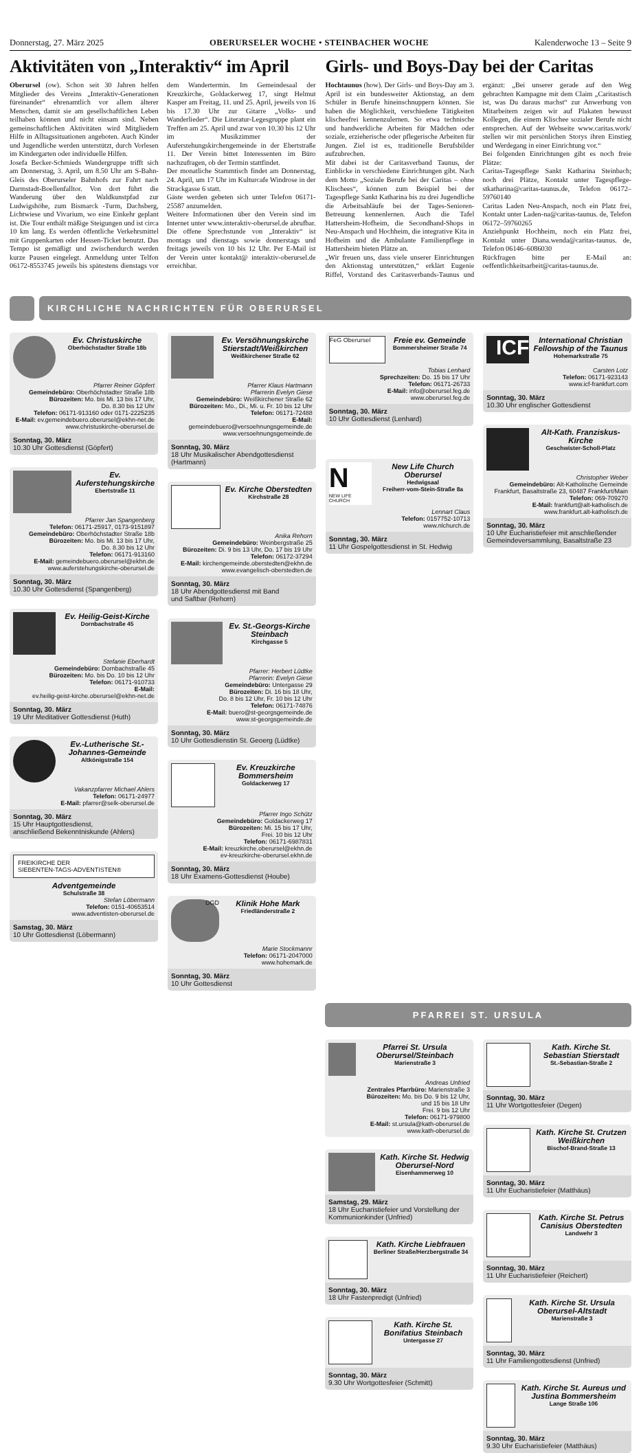Donnerstag, 27. März 2025 OBERURSELER WOCHE • STEINBACHER WOCHE Kalenderwoche 13 – Seite 9
Aktivitäten von „Interaktiv“ im April
Oberursel (ow). Schon seit 30 Jahren helfen Mitglieder des Vereins „Interaktiv-Generationen füreinander“ ehrenamtlich vor allem älterer Menschen, damit sie am gesellschaftlichen Leben teilhaben können und nicht einsam sind. Neben gemeinschaftlichen Aktivitäten wird Mitgliedern Hilfe in Alltagssituationen angeboten. Auch Kinder und Jugendliche werden unterstützt, durch Vorlesen im Kindergarten oder individuelle Hilfen.
Josefa Becker-Schmieds Wandergruppe trifft sich am Donnerstag, 3. April, um 8.50 Uhr am S-Bahn-Gleis des Oberurseler Bahnhofs zur Fahrt nach Darmstadt-Boellenfalltor. Von dort führt die Wanderung über den Waldkunstpfad zur Ludwigshöhe, zum Bismarck -Turm, Dachsberg, Lichtwiese und Vivarium, wo eine Einkehr geplant ist. Die Tour enthält mäßige Steigungen und ist circa 10 km lang. Es werden öffentliche Verkehrsmittel mit Gruppenkarten oder Hessen-Ticket benutzt. Das Tempo ist gemäßigt und zwischendurch werden kurze Pausen eingelegt. Anmeldung unter Telfon 06172-8553745 jeweils bis spätestens dienstags vor dem Wandertermin. Im Gemeindesaal der Kreuzkirche, Goldackerweg 17, singt Helmut Kasper am Freitag, 11. und 25. April, jeweils von 16 bis 17.30 Uhr zur Gitarre „Volks- und Wanderlieder“. Die Literatur-Legesgruppe plant ein Treffen am 25. April und zwar von 10.30 bis 12 Uhr im Musikzimmer der Auferstehungskirchengemeinde in der Ebertstraße 11. Der Verein bittet Interessenten im Büro nachzufragen, ob der Termin stattfindet.
Der monatliche Stammtisch findet am Donnerstag, 24. April, um 17 Uhr im Kulturcafe Windrose in der Strackgasse 6 statt.
Gäste werden gebeten sich unter Telefon 06171-25587 anzumelden.
Weitere Informationen über den Verein sind im Internet unter www.interaktiv-oberursel.de abrufbar. Die offene Sprechstunde von „Interaktiv“ ist montags und dienstags sowie donnerstags und freitags jeweils von 10 bis 12 Uhr. Per E-Mail ist der Verein unter kontakt@ interaktiv-oberursel.de erreichbar.
Girls- und Boys-Day bei der Caritas
Hochtaunus (how). Der Girls- und Boys-Day am 3. April ist ein bundesweiter Aktionstag, an dem Schüler in Berufe hineinschnuppern können. Sie haben die Möglichkeit, verschiedene Tätigkeiten klischeefrei kennenzulernen. So etwa technische und handwerkliche Arbeiten für Mädchen oder soziale, erzieherische oder pflegerische Arbeiten für Jungen. Ziel ist es, traditionelle Berufsbilder aufzubrechen.
Mit dabei ist der Caritasverband Taunus, der Einblicke in verschiedene Einrichtungen gibt. Nach dem Motto „Soziale Berufe bei der Caritas – ohne Klischees“, können zum Beispiel bei der Tagespflege Sankt Katharina bis zu drei Jugendliche die Arbeitsabläufe bei der Tages-Senioren-Betreuung kennenlernen. Auch die Tafel Hattersheim-Hofheim, die Secondhand-Shops in Neu-Anspach und Hochheim, die integrative Kita in Hofheim und die Ambulante Familienpflege in Hattersheim bieten Plätze an.
„Wir freuen uns, dass viele unserer Einrichtungen den Aktionstag unterstützen,“ erklärt Eugenie Riffel, Vorstand des Caritasverbands-Taunus und ergänzt: „Bei unserer gerade auf den Weg gebrachten Kampagne mit dem Claim „Caritastisch ist, was Du daraus machst“ zur Anwerbung von Mitarbeitern zeigen wir auf Plakaten bewusst Kollegen, die einem Klischee sozialer Berufe nicht entsprechen. Auf der Webseite www.caritas.work/ stellen wir mit persönlichen Storys ihren Einstieg und Werdegang in einer Einrichtung vor.“
Bei folgenden Einrichtungen gibt es noch freie Plätze:
Caritas-Tagespflege Sankt Katharina Steinbach; noch drei Plätze, Kontakt unter Tagespflege-stkatharina@caritas-taunus.de, Telefon 06172–59760140
Caritas Laden Neu-Anspach, noch ein Platz frei, Kontakt unter Laden-na@caritas-taunus. de, Telefon 06172–59760265
Anziehpunkt Hochheim, noch ein Platz frei, Kontakt unter Diana.wenda@caritas-taunus. de, Telefon 06146–6086030
Rückfragen bitte per E-Mail an: oeffentlichkeitsarbeit@caritas-taunus.de.
KIRCHLICHE NACHRICHTEN FÜR OBERURSEL
Ev. Christuskirche
Oberhöchstadter Straße 18b
Pfarrer Reiner Göpfert
Gemeindebüro: Oberhöchstadter Straße 18b
Bürozeiten: Mo. bis Mi. 13 bis 17 Uhr,
Do. 8.30 bis 12 Uhr
Telefon: 06171-913160 oder 0171-2225235
E-Mail: ev.gemeindebuero.oberursel@ekhn-net.de
www.christuskirche-oberursel.de
Sonntag, 30. März
10.30 Uhr Gottesdienst (Göpfert)
Ev. Auferstehungskirche
Ebertstraße 11
Pfarrer Jan Spangenberg
Telefon: 06171-25917, 0173-9151897
Gemeindebüro: Oberhöchstadter Straße 18b
Bürozeiten: Mo. bis Mi. 13 bis 17 Uhr,
Do. 8.30 bis 12 Uhr
Telefon: 06171-913160
E-Mail: gemeindebuero.oberursel@ekhn.de
www.auferstehungskirche-oberursel.de
Sonntag, 30. März
10.30 Uhr Gottesdienst (Spangenberg)
Ev. Heilig-Geist-Kirche
Dornbachstraße 45
Stefanie Eberhardt
Gemeindebüro: Dornbachstraße 45
Bürozeiten: Mo. bis Do. 10 bis 12 Uhr
Telefon: 06171-910733
E-Mail:
ev.heilig-geist-kirche.oberursel@ekhn-net.de
Sonntag, 30. März
19 Uhr Meditativer Gottesdienst (Huth)
Ev.-Lutherische St.-Johannes-Gemeinde
Altkönigstraße 154
Vakanzpfarrer Michael Ahlers
Telefon: 06171-24977
E-Mail: pfarrer@selk-oberursel.de
Sonntag, 30. März
15 Uhr Hauptgottesdienst,
anschließend Bekenntniskunde (Ahlers)
FREIKIRCHE DER
SIEBENTEN-TAGS-ADVENTISTEN®
Adventgemeinde
Schulstraße 38
Stefan Löbermann
Telefon: 0151-40653514
www.adventisten-oberursel.de
Samstag, 30. März
10 Uhr Gottesdienst (Löbermann)
Ev. Versöhnungskirche Stierstadt/Weißkirchen
Weißkirchener Straße 62
Pfarrer Klaus Hartmann
Pfarrerin Evelyn Giese
Gemeindebüro: Weißkirchener Straße 62
Bürozeiten: Mo., Di., Mi. u. Fr. 10 bis 12 Uhr
Telefon: 06171-72488
E-Mail: gemeindebuero@versoehnungsgemeinde.de
www.versoehnungsgemeinde.de
Sonntag, 30. März
18 Uhr Musikalischer Abendgottesdienst (Hartmann)
Ev. Kirche Oberstedten
Kirchstraße 28
Anika Rehorn
Gemeindebüro: Weinbergstraße 25
Bürozeiten: Di. 9 bis 13 Uhr, Do. 17 bis 19 Uhr
Telefon: 06172-37294
E-Mail: kirchengemeinde.oberstedten@ekhn.de
www.evangelisch-oberstedten.de
Sonntag, 30. März
18 Uhr Abendgottesdienst mit Band
und Saftbar (Rehorn)
Ev. St.-Georgs-Kirche Steinbach
Kirchgasse 5
Pfarrer: Herbert Lüdtke
Pfarrerin: Evelyn Giese
Gemeindebüro: Untergasse 29
Bürozeiten: Di. 16 bis 18 Uhr,
Do. 8 bis 12 Uhr, Fr. 10 bis 12 Uhr
Telefon: 06171-74876
E-Mail: buero@st-georgsgemeinde.de
www.st-georgsgemeinde.de
Sonntag, 30. März
10 Uhr Gottesdienstin St. Geoerg (Lüdtke)
Ev. Kreuzkirche Bommersheim
Goldackerweg 17
Pfarrer Ingo Schütz
Gemeindebüro: Goldackerweg 17
Bürozeiten: Mi. 15 bis 17 Uhr,
Frei. 10 bis 12 Uhr
Telefon: 06171-6987831
E-Mail: kreuzkirche.oberursel@ekhn.de
ev-kreuzkirche-oberursel.ekhn.de
Sonntag, 30. März
18 Uhr Examens-Gottesdienst (Hoube)
DGD
Klinik Hohe Mark
Friedländerstraße 2
Marie Stockmannr
Telefon: 06171-2047000
www.hohemark.de
Sonntag, 30. März
10 Uhr Gottesdienst
FeG Oberursel
Freie ev. Gemeinde
Bommersheimer Straße 74
Tobias Lenhard
Sprechzeiten: Do. 15 bis 17 Uhr
Telefon: 06171-26733
E-Mail: info@oberursel.feg.de
www.oberursel.feg.de
Sonntag, 30. März
10 Uhr Gottesdienst (Lenhard)
N
NEW LIFE CHURCH
New Life Church Oberursel
Hedwigsaal
Freiherr-vom-Stein-Straße 8a
Lennart Claus
Telefon: 0157752-10713
www.nlchurch.de
Sonntag, 30. März
11 Uhr Gospelgottesdienst in St. Hedwig
ICF
International Christian Fellowship of the Taunus
Hohemarkstraße 75
Carsten Lotz
Telefon: 06171-923143
www.icf-frankfurt.com
Sonntag, 30. März
10.30 Uhr englischer Gottesdienst
Alt-Kath. Franziskus-Kirche
Geschwister-Scholl-Platz
Christopher Weber
Gemeindebüro: Alt-Katholische Gemeinde
Frankfurt, Basaltstraße 23, 60487 Frankfurt/Main
Telefon: 069-709270
E-Mail: frankfurt@alt-katholisch.de
www.frankfurt.alt-katholisch.de
Sonntag, 30. März
10 Uhr Eucharistiefeier mit anschließender Gemeindeversammlung, Basaltstraße 23
PFARREI ST. URSULA
Pfarrei St. Ursula Oberursel/Steinbach
Marienstraße 3
Andreas Unfried
Zentrales Pfarrbüro: Marienstraße 3
Bürozeiten: Mo. bis Do. 9 bis 12 Uhr,
und 15 bis 18 Uhr
Frei. 9 bis 12 Uhr
Telefon: 06171-979800
E-Mail: st.ursula@kath-oberursel.de
www.kath-oberursel.de
Kath. Kirche St. Hedwig Oberursel-Nord
Eisenhammerweg 10
Samstag, 29. März
18 Uhr Eucharistiefeier und Vorstellung der Kommunionkinder (Unfried)
Kath. Kirche Liebfrauen
Berliner Straße/Herzbergstraße 34
Sonntag, 30. März
18 Uhr Fastenpredigt (Unfried)
Kath. Kirche St. Bonifatius Steinbach
Untergasse 27
Sonntag, 30. März
9.30 Uhr Wortgottesfeier (Schmitt)
Kath. Kirche St. Sebastian Stierstadt
St.-Sebastian-Straße 2
Sonntag, 30. März
11 Uhr Wortgottesfeier (Degen)
Kath. Kirche St. Crutzen Weißkirchen
Bischof-Brand-Straße 13
Sonntag, 30. März
11 Uhr Eucharistiefeier (Matthäus)
Kath. Kirche St. Petrus Canisius Oberstedten
Landwehr 3
Sonntag, 30. März
11 Uhr Eucharistiefeier (Reichert)
Kath. Kirche St. Ursula Oberursel-Altstadt
Marienstraße 3
Sonntag, 30. März
11 Uhr Familiengottesdienst (Unfried)
Kath. Kirche St. Aureus und Justina Bommersheim
Lange Straße 106
Sonntag, 30. März
9.30 Uhr Eucharistiefeier (Matthäus)